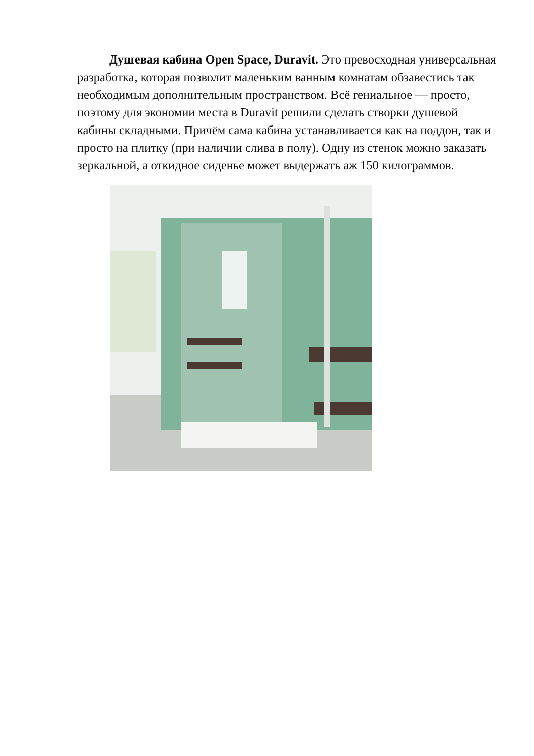Душевая кабина Open Space, Duravit. Это превосходная универсальная разработка, которая позволит маленьким ванным комнатам обзавестись так необходимым дополнительным пространством. Всё гениальное — просто, поэтому для экономии места в Duravit решили сделать створки душевой кабины складными. Причём сама кабина устанавливается как на поддон, так и просто на плитку (при наличии слива в полу). Одну из стенок можно заказать зеркальной, а откидное сиденье может выдержать аж 150 килограммов.